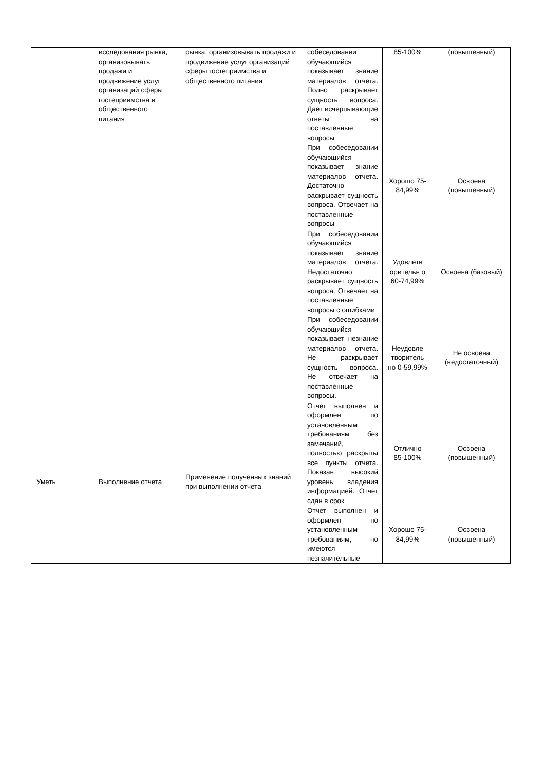| | исследования рынка, организовывать продажи и продвижение услуг организаций сферы гостеприимства и общественного питания | рынка, организовывать продажи и продвижение услуг организаций сферы гостеприимства и общественного питания | собеседовании обучающийся показывает знание материалов отчета. Полно раскрывает сущность вопроса. Дает исчерпывающие ответы на поставленные вопросы | 85-100% | (повышенный) |
| | | | При собеседовании обучающийся показывает знание материалов отчета. Достаточно раскрывает сущность вопроса. Отвечает на поставленные вопросы | Хорошо 75-84,99% | Освоена (повышенный) |
| | | | При собеседовании обучающийся показывает знание материалов отчета. Недостаточно раскрывает сущность вопроса. Отвечает на поставленные вопросы с ошибками | Удовлетв орительн о 60-74,99% | Освоена (базовый) |
| | | | При собеседовании обучающийся показывает незнание материалов отчета. Не раскрывает сущность вопроса. Не отвечает на поставленные вопросы. | Неудовле творитель но 0-59,99% | Не освоена (недостаточный) |
| Уметь | Выполнение отчета | Применение полученных знаний при выполнении отчета | Отчет выполнен и оформлен по установленным требованиям без замечаний, полностью раскрыты все пункты отчета. Показан высокий уровень владения информацией. Отчет сдан в срок | Отлично 85-100% | Освоена (повышенный) |
| | | | Отчет выполнен и оформлен по установленным требованиям, но имеются незначительные | Хорошо 75-84,99% | Освоена (повышенный) |